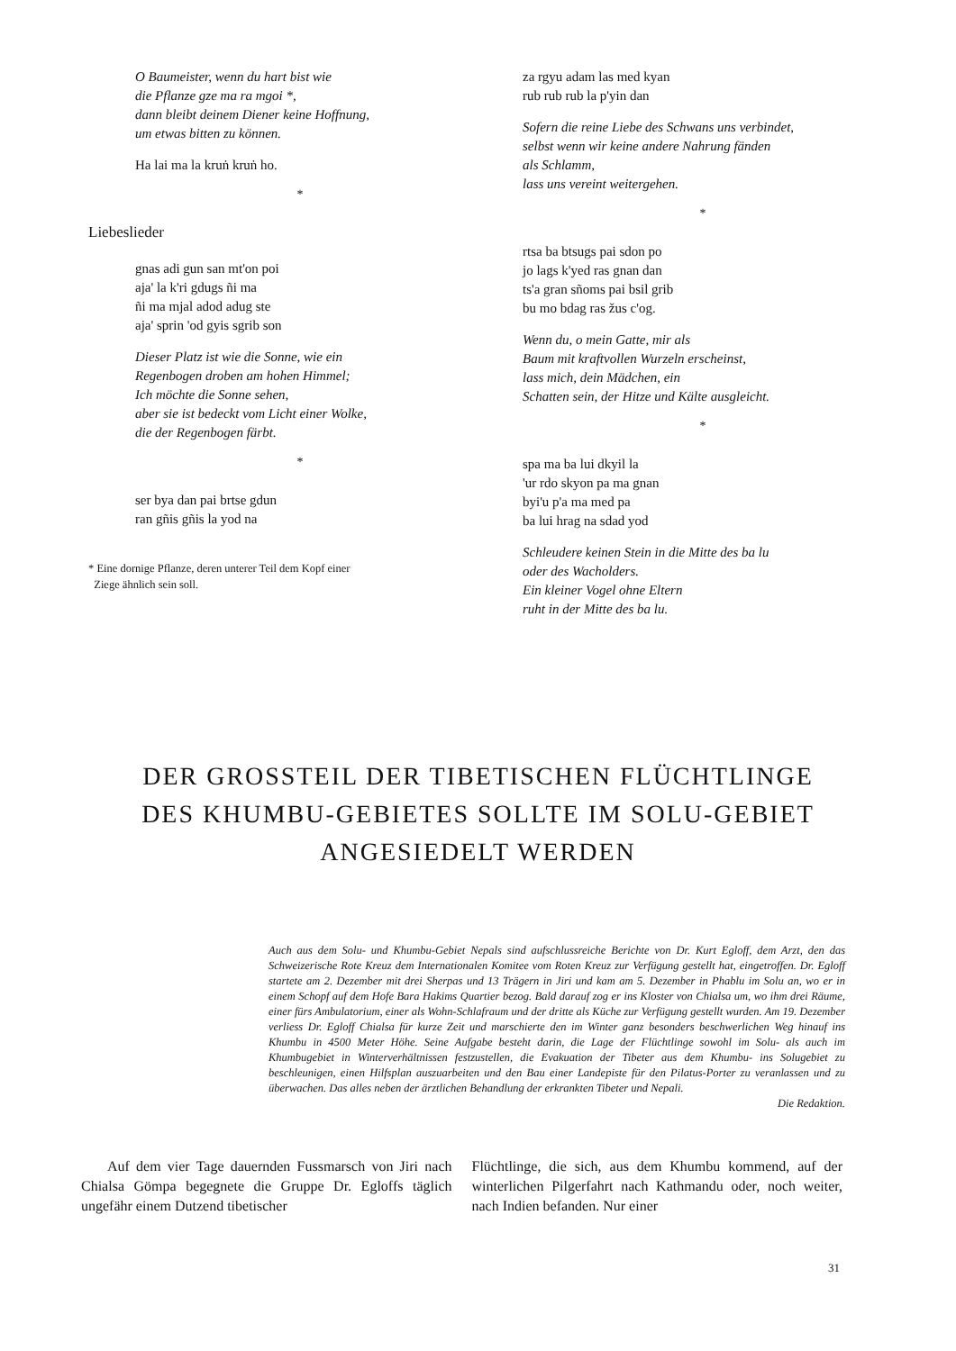O Baumeister, wenn du hart bist wie
die Pflanze gze ma ra mgoi *,
dann bleibt deinem Diener keine Hoffnung,
um etwas bitten zu können.
Ha lai ma la kruṅ kruṅ ho.
*
Liebeslieder
gnas adi gun san mt'on poi
aja' la k'ri gdugs ñi ma
ñi ma mjal adod adug ste
aja' sprin 'od gyis sgrib son
Dieser Platz ist wie die Sonne, wie ein
Regenbogen droben am hohen Himmel;
Ich möchte die Sonne sehen,
aber sie ist bedeckt vom Licht einer Wolke,
die der Regenbogen färbt.
*
ser bya dan pai brtse gdun
ran gñis gñis la yod na
* Eine dornige Pflanze, deren unterer Teil dem Kopf einer
Ziege ähnlich sein soll.
za rgyu adam las med kyan
rub rub rub la p'yin dan
Sofern die reine Liebe des Schwans uns verbindet,
selbst wenn wir keine andere Nahrung fänden
als Schlamm,
lass uns vereint weitergehen.
*
rtsa ba btsugs pai sdon po
jo lags k'yed ras gnan dan
ts'a gran sñoms pai bsil grib
bu mo bdag ras žus c'og.
Wenn du, o mein Gatte, mir als
Baum mit kraftvollen Wurzeln erscheinst,
lass mich, dein Mädchen, ein
Schatten sein, der Hitze und Kälte ausgleicht.
*
spa ma ba lui dkyil la
'ur rdo skyon pa ma gnan
byi'u p'a ma med pa
ba lui hrag na sdad yod
Schleudere keinen Stein in die Mitte des ba lu
oder des Wacholders.
Ein kleiner Vogel ohne Eltern
ruht in der Mitte des ba lu.
DER GROSSTEIL DER TIBETISCHEN FLÜCHTLINGE
DES KHUMBU-GEBIETES SOLLTE IM SOLU-GEBIET
ANGESIEDELT WERDEN
Auch aus dem Solu- und Khumbu-Gebiet Nepals sind aufschlussreiche Berichte von Dr. Kurt Egloff, dem Arzt, den das Schweizerische Rote Kreuz dem Internationalen Komitee vom Roten Kreuz zur Verfügung gestellt hat, eingetroffen. Dr. Egloff startete am 2. Dezember mit drei Sherpas und 13 Trägern in Jiri und kam am 5. Dezember in Phablu im Solu an, wo er in einem Schopf auf dem Hofe Bara Hakims Quartier bezog. Bald darauf zog er ins Kloster von Chialsa um, wo ihm drei Räume, einer fürs Ambulatorium, einer als Wohn-Schlafraum und der dritte als Küche zur Verfügung gestellt wurden. Am 19. Dezember verliess Dr. Egloff Chialsa für kurze Zeit und marschierte den im Winter ganz besonders beschwerlichen Weg hinauf ins Khumbu in 4500 Meter Höhe. Seine Aufgabe besteht darin, die Lage der Flüchtlinge sowohl im Solu- als auch im Khumbugebiet in Winterverhältnissen festzustellen, die Evakuation der Tibeter aus dem Khumbu- ins Solugebiet zu beschleunigen, einen Hilfsplan auszuarbeiten und den Bau einer Landepiste für den Pilatus-Porter zu veranlassen und zu überwachen. Das alles neben der ärztlichen Behandlung der erkrankten Tibeter und Nepali.
Die Redaktion.
Auf dem vier Tage dauernden Fussmarsch von Jiri nach Chialsa Gömpa begegnete die Gruppe Dr. Egloffs täglich ungefähr einem Dutzend tibetischer
Flüchtlinge, die sich, aus dem Khumbu kommend, auf der winterlichen Pilgerfahrt nach Kathmandu oder, noch weiter, nach Indien befanden. Nur einer
31